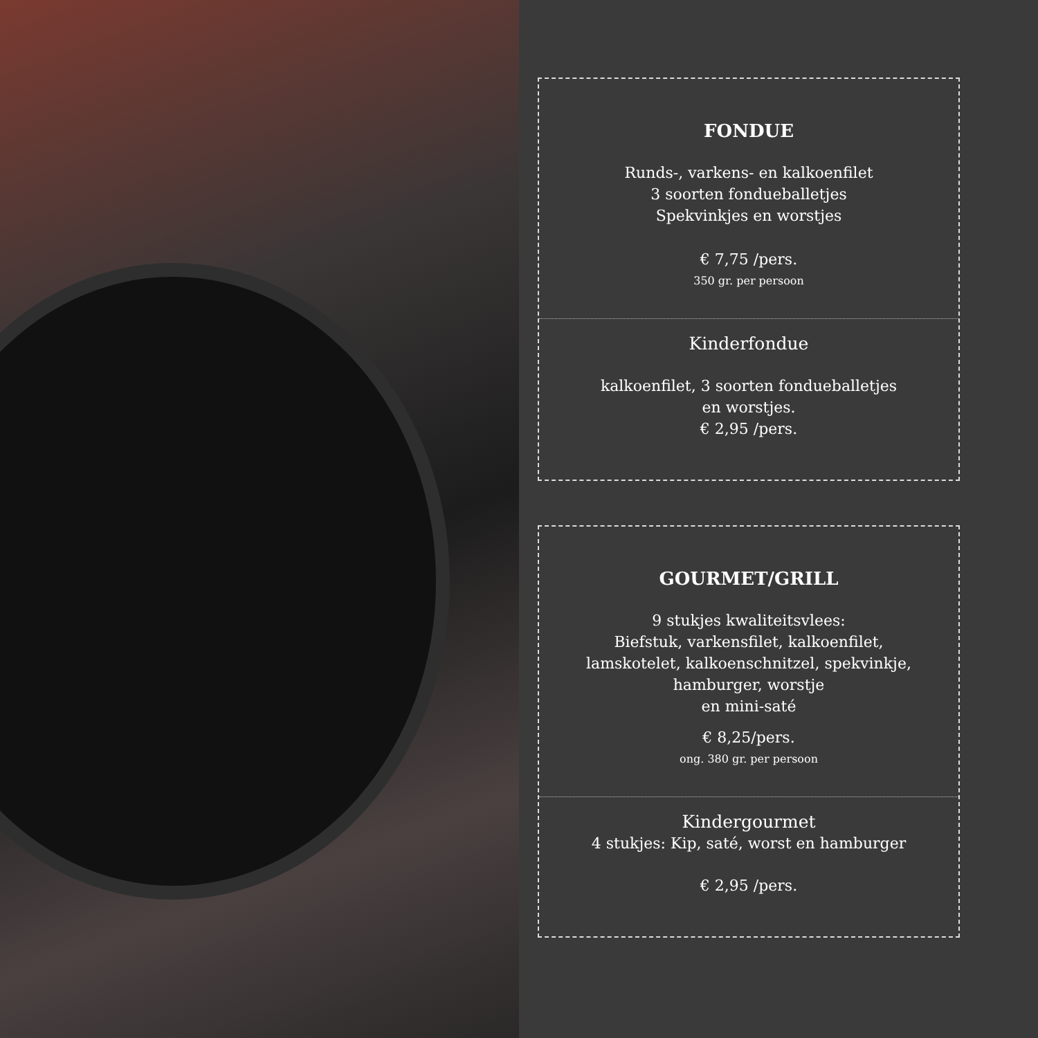FONDUE
Runds-, varkens- en kalkoenfilet
3 soorten fondueballetjes
Spekvinkjes en worstjes
€ 7,75 /pers.
350 gr. per persoon
Kinderfondue
kalkoenfilet, 3 soorten fondueballetjes
en worstjes.
€ 2,95 /pers.
GOURMET/GRILL
9 stukjes kwaliteitsvlees:
Biefstuk, varkensfilet, kalkoenfilet,
lamskotelet, kalkoenschnitzel, spekvinkje,
hamburger, worstje
en mini-saté
€ 8,25/pers.
ong. 380 gr. per persoon
Kindergourmet
4 stukjes: Kip, saté, worst en hamburger
€ 2,95 /pers.